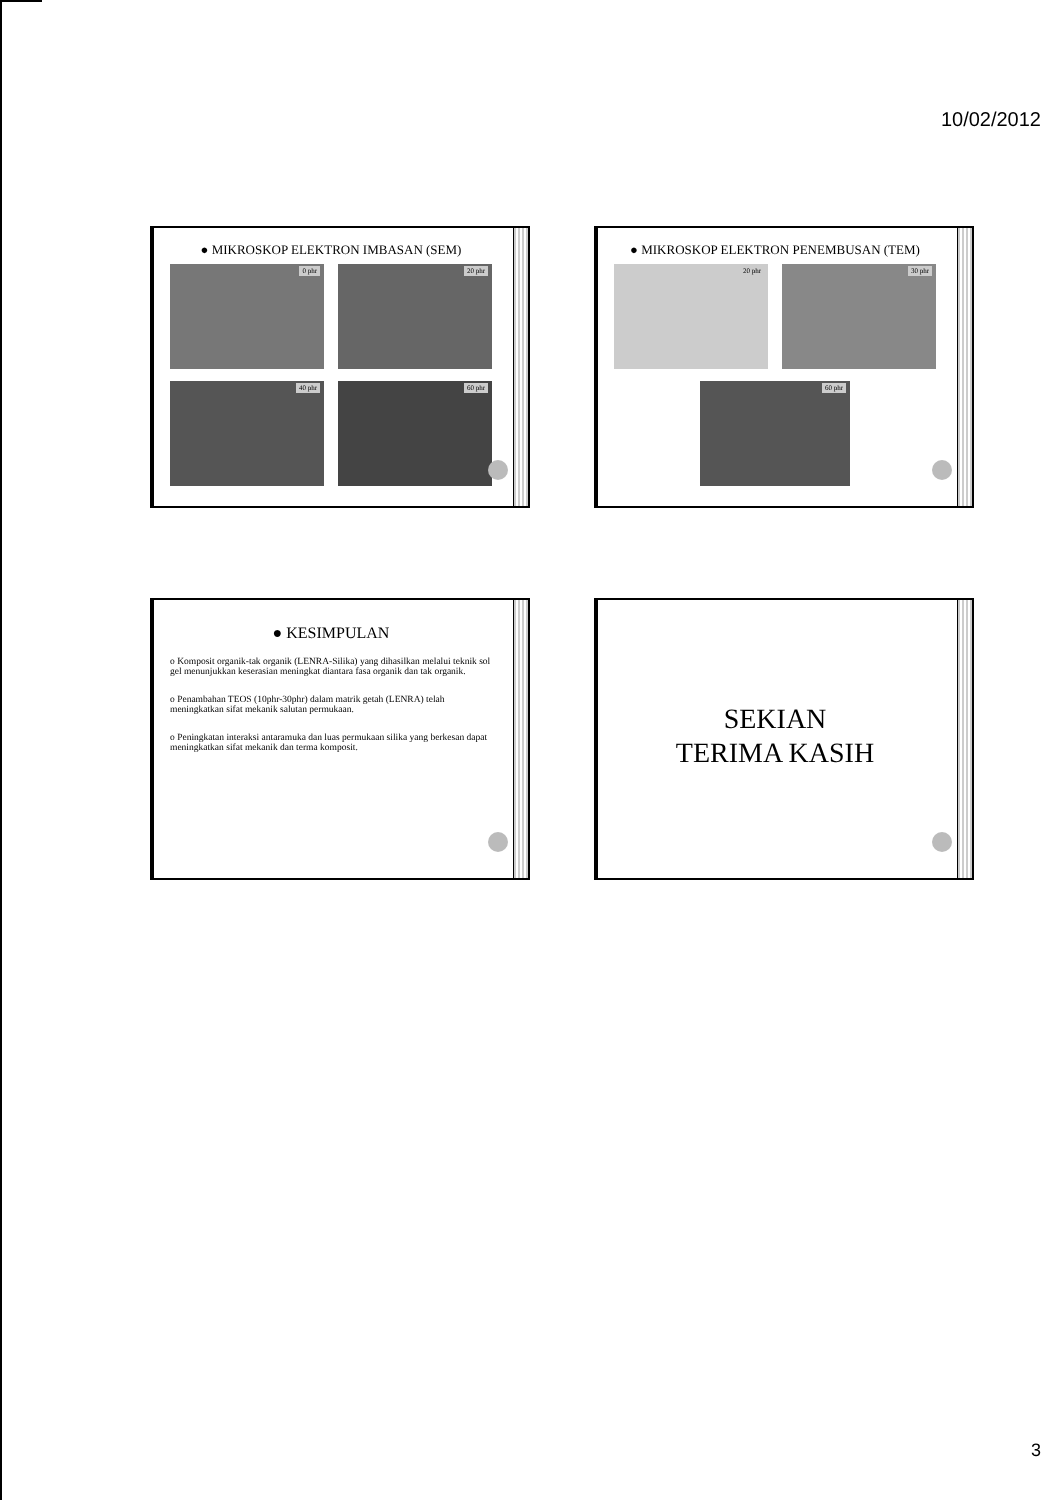10/02/2012
● MIKROSKOP ELEKTRON IMBASAN (SEM)
0 phr
20 phr
40 phr
60 phr
● MIKROSKOP ELEKTRON PENEMBUSAN (TEM)
20 phr
30 phr
60 phr
● KESIMPULAN
o Komposit organik-tak organik (LENRA-Silika) yang dihasilkan melalui teknik sol gel menunjukkan keserasian meningkat diantara fasa organik dan tak organik.
o Penambahan TEOS (10phr-30phr) dalam matrik getah (LENRA) telah meningkatkan sifat mekanik salutan permukaan.
o Peningkatan interaksi antaramuka dan luas permukaan silika yang berkesan dapat meningkatkan sifat mekanik dan terma komposit.
SEKIAN
TERIMA KASIH
3